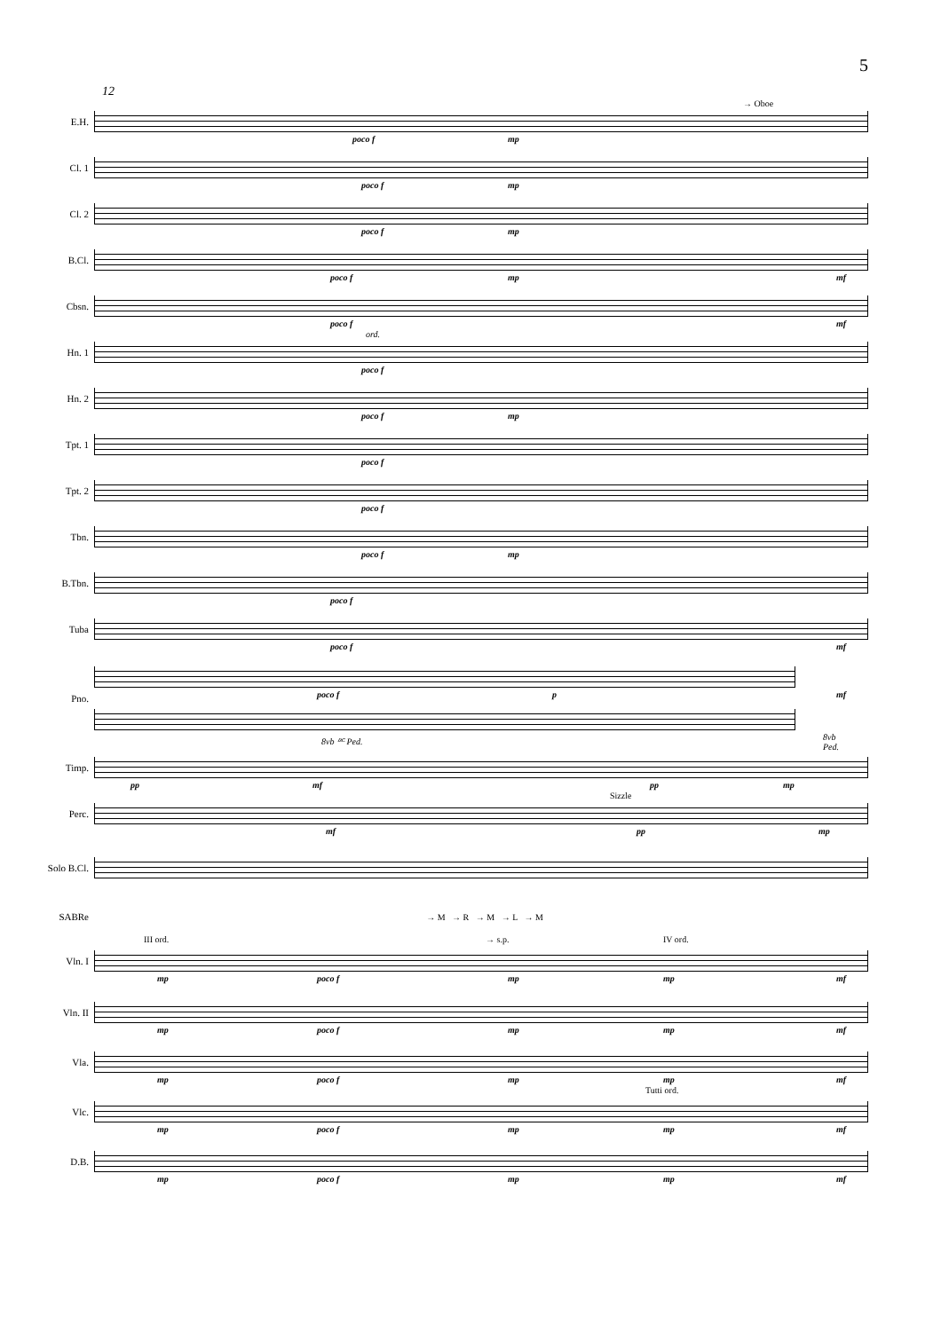5
12
E.H.
poco f mp
→ Oboe
Cl. 1
poco f mp
Cl. 2
poco f mp
B.Cl.
poco f mp mf
Cbsn.
poco f mf
Hn. 1
poco f
ord.
Hn. 2
poco f mp
Tpt. 1
poco f
Tpt. 2
poco f
Tbn.
poco f mp
B.Tbn.
poco f
Tuba
poco f mf
Pno.
poco f p mf
8vb 𝄊 Ped. 8vb Ped.
Timp.
pp mf pp mp
Perc.
mf
Sizzle
pp mp
Solo B.Cl.
SABRe → M → R → M → L → M
Vln. I
mp poco f mp mp mf
III ord. → s.p. IV ord.
Vln. II
mp poco f mp mp mf
Vla.
mp poco f mp mp mf
Vlc.
mp poco f mp mp mf
Tutti ord.
D.B.
mp poco f mp mp mf